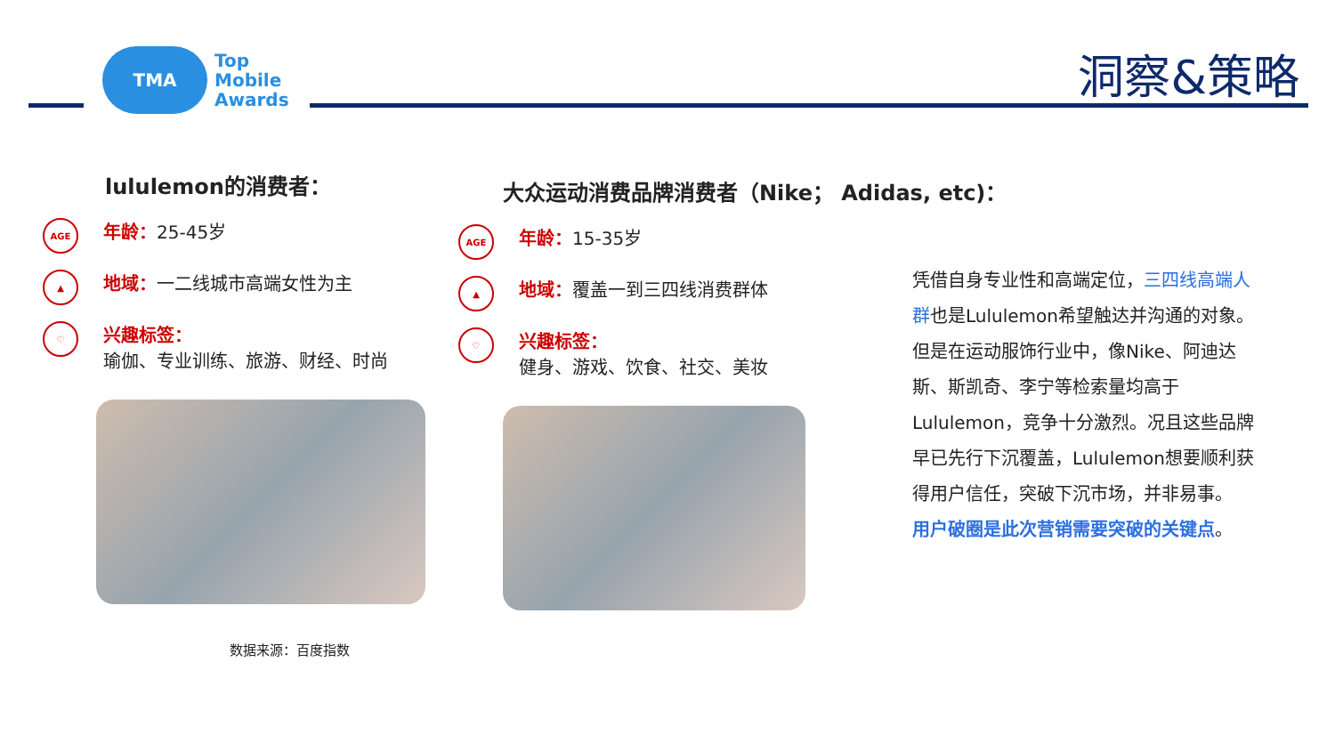TMA
Top
Mobile
Awards
洞察&策略
lululemon的消费者：
AGE
年龄：25-45岁
▲
地域：一二线城市高端女性为主
♡
兴趣标签：
瑜伽、专业训练、旅游、财经、时尚
数据来源：百度指数
大众运动消费品牌消费者（Nike； Adidas, etc)：
AGE
年龄：15-35岁
▲
地域：覆盖一到三四线消费群体
♡
兴趣标签：
健身、游戏、饮食、社交、美妆
凭借自身专业性和高端定位，三四线高端人群也是Lululemon希望触达并沟通的对象。但是在运动服饰行业中，像Nike、阿迪达斯、斯凯奇、李宁等检索量均高于Lululemon，竞争十分激烈。况且这些品牌早已先行下沉覆盖，Lululemon想要顺利获得用户信任，突破下沉市场，并非易事。
用户破圈是此次营销需要突破的关键点。